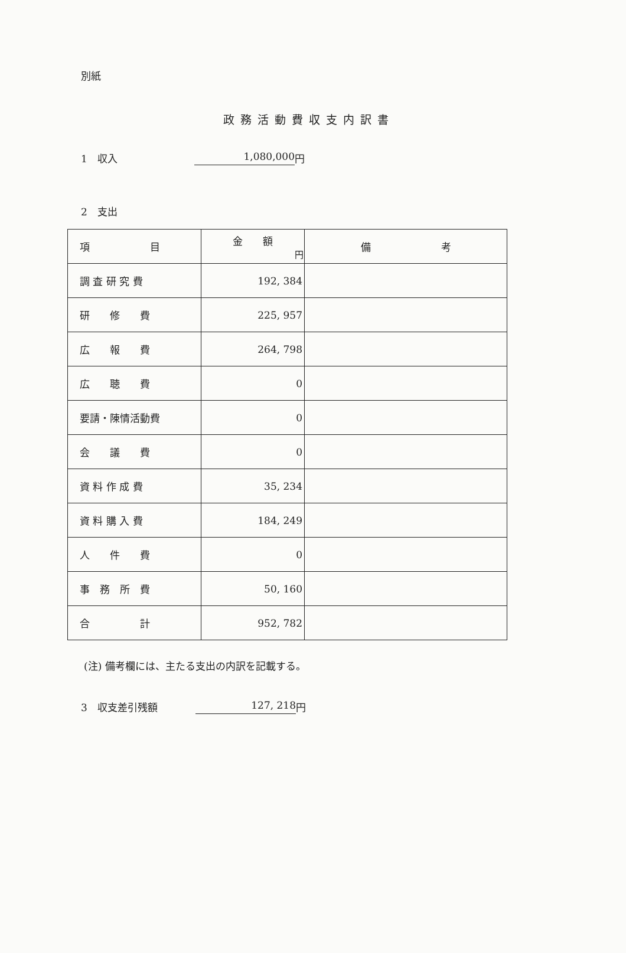別紙
政務活動費収支内訳書
1　収入 1,080,000 円
2　支出
| 項 目 | 金 額 円 | 備 考 |
| --- | --- | --- |
| 調 査 研 究 費 | 192, 384 | |
| 研 修 費 | 225, 957 | |
| 広 報 費 | 264, 798 | |
| 広 聴 費 | 0 | |
| 要請・陳情活動費 | 0 | |
| 会 議 費 | 0 | |
| 資 料 作 成 費 | 35, 234 | |
| 資 料 購 入 費 | 184, 249 | |
| 人 件 費 | 0 | |
| 事 務 所 費 | 50, 160 | |
| 合 計 | 952, 782 | |
(注) 備考欄には、主たる支出の内訳を記載する。
3　収支差引残額 127, 218 円